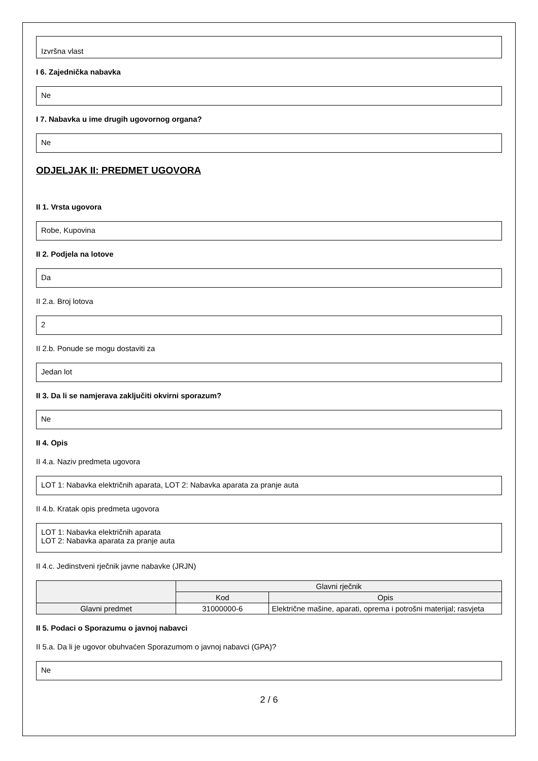Izvršna vlast
I 6. Zajednička nabavka
Ne
I 7. Nabavka u ime drugih ugovornog organa?
Ne
ODJELJAK II: PREDMET UGOVORA
II 1. Vrsta ugovora
Robe, Kupovina
II 2. Podjela na lotove
Da
II 2.a. Broj lotova
2
II 2.b. Ponude se mogu dostaviti za
Jedan lot
II 3. Da li se namjerava zaključiti okvirni sporazum?
Ne
II 4. Opis
II 4.a. Naziv predmeta ugovora
LOT 1: Nabavka električnih aparata, LOT 2: Nabavka aparata za pranje auta
II 4.b. Kratak opis predmeta ugovora
LOT 1: Nabavka električnih aparata
LOT 2: Nabavka aparata za pranje auta
II 4.c. Jedinstveni rječnik javne nabavke (JRJN)
| | Glavni rječnik | |
| --- | --- | --- |
| | Kod | Opis |
| Glavni predmet | 31000000-6 | Električne mašine, aparati, oprema i potrošni materijal; rasvjeta |
II 5. Podaci o Sporazumu o javnoj nabavci
II 5.a. Da li je ugovor obuhvaćen Sporazumom o javnoj nabavci (GPA)?
Ne
2 / 6